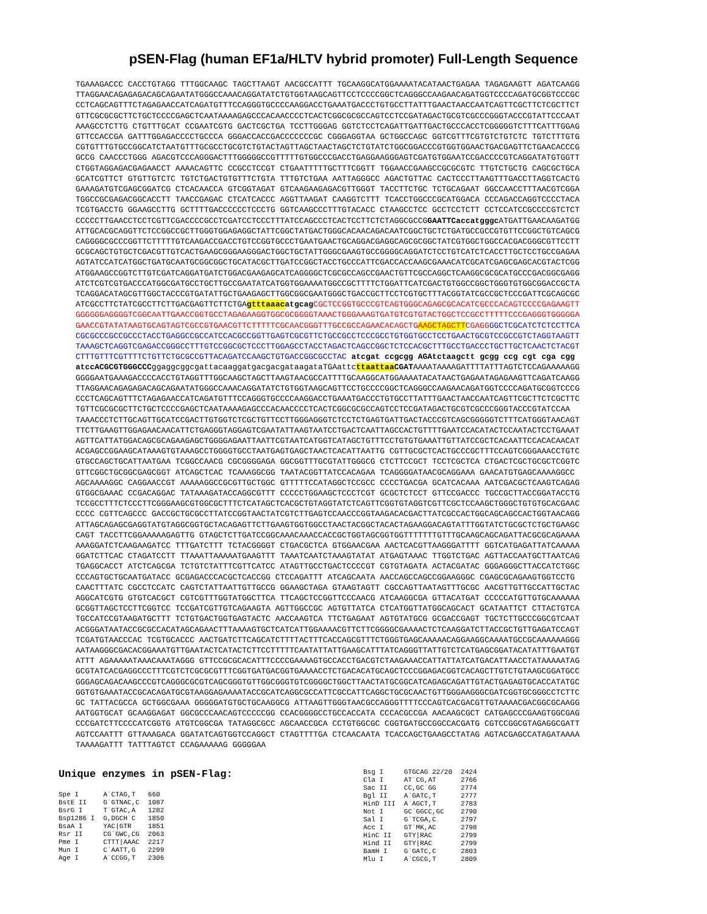pSEN-Flag (human EF1a/HLTV hybrid promoter) Full-Length Sequence
TGAAAGACCC CACCTGTAGG TTTGGCAAGC TAGCTTAAGT AACGCCATTT TGCAAGGCATGGAAAATACATAACTGAGAA TAGAGAAGTT AGATCAAGG TTAGGAACAGAGAGACAGCAGAATATGGGCCAAACAGGATATCTGTGGTAAGCAGTTCCTCCCCGGCTCAGGGCCAAGAACAGATGGTCCCCAGATGCGGTCCCGC CCTCAGCAGTTTCTAGAGAACCATCAGATGTTTCCAGGGTGCCCCAAGGACCTGAAATGACCCTGTGCCTTATTTGAACTAACCAATCAGTTCGCTTCTCGCTTCT GTTCGCGCGCTTCTGCTCCCCGAGCTCAATAAAAGAGCCCACAACCCCTCACTCGGCGCGCCAGTCCTCCGATAGACTGCGTCGCCCGGGTACCCGTATTCCCAAT AAAGCCTCTTG CTGTTTGCAT CCGAATCGTG GACTCGCTGA TCCTTGGGAG GGTCTCCTCAGATTGATTGACTGCCCACCTCGGGGGTCTTTCATTTGGAG GTTCCACCGA GATTTGGAGACCCCTGCCCA GGGACCACCGACCCCCCCGC CGGGAGGTAA GCTGGCCAGC GGTCGTTTCGTGTCTGTCTC TGTCTTTGTG CGTGTTTGTGCCGGCATCTAATGTTTGCGCCTGCGTCTGTACTAGTTAGCTAACTAGCTCTGTATCTGGCGGACCCGTGGTGGAACTGACGAGTTCTGAACACCCG GCCG CAACCCTGGG AGACGTCCCAGGGACTTTGGGGGCCGTTTTTGTGGCCCGACCTGAGGAAGGGAGTCGATGTGGAATCCGACCCCGTCAGGATATGTGGTT CTGGTAGGAGACGAGAACCT AAAACAGTTC CCGCCTCCGT CTGAATTTTTGCTTTCGGTT TGGAACCGAAGCCGCGCGTC TTGTCTGCTG CAGCGCTGCA GCATCGTTCT GTGTTGTCTC TGTCTGACTGTGTTTCTGTA TTTGTCTGAA AATTAGGGCC AGACTGTTAC CACTCCCTTAAGTTTGACCTTAGGTCACTG GAAAGATGTCGAGCGGATCG CTCACAACCA GTCGGTAGAT GTCAAGAAGAGACGTTGGGT TACCTTCTGC TCTGCAGAAT GGCCAACCTTTAACGTCGGA TGGCCGCGAGACGGCACCTT TAACCGAGAC CTCATCACCC AGGTTAAGAT CAAGGTCTTT TCACCTGGCCCGCATGGACA CCCAGACCAGGTCCCCTACA TCGTGACCTG GGAAGCCTTG GCTTTTGACCCCCCTCCCTG GGTCAAGCCCTTTGTACACC CTAAGCCTCC GCCTCCTCTT CCTCCATCCGCCCCGTCTCT CCCCCTTGAACCTCCTCGTTCGACCCCGCCTCGATCCTCCCTTTATCCAGCCCTCACTCCTTCTCTAGGCGCCGGAATTCaccatgggc ATGATTGAACAAGATGG ATTGCACGCAGGTTCTCCGGCCGCTTGGGTGGAGAGGCTATTCGGCTATGACTGGGCACAACAGACAATCGGCTGCTCTGATGCCGCCGTGTTCCGGCTGTCAGCG CAGGGGCGCCCGGTTCTTTTTGTCAAGACCGACCTGTCCGGTGCCCTGAATGAACTGCAGGACGAGGCAGCGCGGCTATCGTGGCTGGCCACGACGGGCGTTCCTT GCGCAGCTGTGCTCGACGTTGTCACTGAAGCGGGAAGGGACTGGCTGCTATTGGGCGAAGTGCCGGGGCAGGATCTCCTGTCATCTCACCTTGCTCCTGCCGAGAA AGTATCCATCATGGCTGATGCAATGCGGCGGCTGCATACGCTTGATCCGGCTACCTGCCCATTCGACCACCAAGCGAAACATCGCATCGAGCGAGCACGTACTCGG ATGGAAGCCGGTCTTGTCGATCAGGATGATCTGGACGAAGAGCATCAGGGGCTCGCGCCAGCCGAACTGTTCGCCAGGCTCAAGGCGCGCATGCCCGACGGCGAGG ATCTCGTCGTGACCCATGGCGATGCCTGCTTGCCGAATATCATGGTGGAAAATGGCCGCTTTTCTGGATTCATCGACTGTGGCCGGCTGGGTGTGGCGGACCGCTA TCAGGACATAGCGTTGGCTACCCGTGATATTGCTGAAGAGCTTGGCGGCGAATGGGCTGACCGCTTCCTCGTGCTTTACGGTATCGCCGCTCCCGATTCGCAGCGC ATCGCCTTCTATCGCCTTCTTGACGAGTTCTTCTGAgtttaaac atgcag CGCTCCGGTGCCCGTCAGTGGGCAGAGCGCACATCGCCCACAGTCCCCGAGAAGTT GGGGGGAGGGGTCGGCAATTGAACCGGTGCCTAGAGAAGGTGGCGCGGGGTAAACTGGGAAAGTGATGTCGTGTACTGGCTCCGCCTTTTTCCCGAGGGTGGGGGA GAACCGTATATAAGTGCAGTAGTCGCCGTGAACGTTCTTTTTCGCAACGGGTTTGCCGCCAGAACACAGCTGAAGCTAGCTTCGAGG GGCTCGCATCTCTCCTTCA CGCGCCCGCCGCCCTACCTGAGGCCGCCATCCACGCCGGTTGAGTCGCGTTCTGCCGCCTCCCGCCTGTGGTGCCTCCTGAACTGCGTCCGCCGTCTAGGTAAGTT TAAAGCTCAGGTCGAGACCGGGCCTTTGTCCGGCGCTCCCTTGGAGCCTACCTAGACTCAGCCGGCTCTCCACGCTTTGCCTGACCCTGCTTGCTCAACTCTACGT CTTTGTTTCGTTTTCTGTTCTGCGCCGTTACAGATCCAAGCTGTGACCGGCGCCTAC atcgat ccgcgg AGAtctaagctt gcgg ccg cgt cga cgg atccACGCGTGGGCCCggaggcggcgattacaaggatgacgacgataagataTGAattcttaattaa CGATAAAATAAAAGATTTTATTTAGTCTCCAGAAAAAGG GGGGAATGAAAGACCCCACCTGTAGGTTTGGCAAGCTAGCTTAAGTAACGCCATTTTGCAAGGCATGGAAAATACATAACTGAGAATAGAGAAGTTCAGATCAAGG TTAGGAACAGAGAGACAGCAGAATATGGGCCAAACAGGATATCTGTGGTAAGCAGTTCCTGCCCCGGCTCAGGGCCAAGAACAGATGGTCCCCAGATGCGGTCCCG CCCTCAGCAGTTTCTAGAGAACCATCAGATGTTTCCAGGGTGCCCCAAGGACCTGAAATGACCCTGTGCCTTATTTGAACTAACCAATCAGTTCGCTTCTCGCTTC TGTTCGCGCGCTTCTGCTCCCCGAGCTCAATAAAAGAGCCCACAACCCCTCACTCGGCGCGCCAGTCCTCCGATAGACTGCGTCGCCCGGGTACCCGTATCCAA TAAACCCTCTTGCAGTTGCATCCGACTTGTGGTCTCGCTGTTCCTTGGGAGGGTCTCCTCTGAGTGATTGACTACCCGTCAGCGGGGGTCTTTCATGGGTAACAGT TTCTTGAAGTTGGAGAACAACATTCTGAGGGTAGGAGTCGAATATTAAGTAATCCTGACTCAATTAGCCACTGTTTTGAATCCACATACTCCAATACTCCTGAAAT AGTTCATTATGGACAGCGCAGAAGAGCTGGGGAGAATTAATTCGTAATCATGGTCATAGCTGTTTCCTGTGTGAAATTGTTATCCGCTCACAATTCCACACAACAT ACGAGCCGGAAGCATAAAGTGTAAAGCCTGGGGTGCCTAATGAGTGAGCTAACTCACATTAATTG CGTTGCGCTCACTGCCCGCTTTCCAGTCGGGAAACCTGTC GTGCCAGCTGCATTAATGAA TCGGCCAACG CGCGGGGAGA GGCGGTTTGCGTATTGGGCG CTCTTCCGCT TCCTCGCTCA CTGACTCGCTGCGCTCGGTC GTTCGGCTGCGGCGAGCGGT ATCAGCTCAC TCAAAGGCGG TAATACGGTTATCCACAGAA TCAGGGGATAACGCAGGAAA GAACATGTGAGCAAAAGGCC AGCAAAAGGC CAGGAACCGT AAAAAGGCCGCGTTGCTGGC GTTTTTCCATAGGCTCCGCC CCCCTGACGA GCATCACAAA AATCGACGCTCAAGTCAGAG GTGGCGAAAC CCGACAGGAC TATAAAGATACCAGGCGTTT CCCCCTGGAAGCTCCCTCGT GCGCTCTCCT GTTCCGACCC TGCCGCTTACCGGATACCTG TCCGCCTTTCTCCCTTCGGGAAGCGTGGCGCTTTCTCATAGCTCACGCTGTAGGTATCTCAGTTCGGTGTAGGTCGTTCGCTCCAAGCTGGGCTGTGTGCACGAAC CCCC CGTTCAGCCC GACCGCTGCGCCTTATCCGGTAACTATCGTCTTGAGTCCAACCCGGTAAGACACGACTTATCGCCACTGGCAGCAGCCACTGGTAACAGG ATTAGCAGAGCGAGGTATGTAGGCGGTGCTACAGAGTTCTTGAAGTGGTGGCCTAACTACGGCTACACTAGAAGGACAGTATTTGGTATCTGCGCTCTGCTGAAGC CAGT TACCTTCGGAAAAAGAGTTG GTAGCTCTTGATCCGGCAAACAAACCACCGCTGGTAGCGGTGGTTTTTTTGTTTGCAAGCAGCAGATTACGCGCAGAAAA AAAGGATCTCAAGAAGATCC TTTGATCTTT TCTACGGGGT CTGACGCTCA GTGGAACGAA AACTCACGTTAAGGGATTTT GGTCATGAGATTATCAAAAA GGATCTTCAC CTAGATCCTT TTAAATTAAAAATGAAGTTT TAAATCAATCTAAAGTATAT ATGAGTAAAC TTGGTCTGAC AGTTACCAATGCTTAATCAG TGAGGCACCT ATCTCAGCGA TCTGTCTATTTCGTTCATCC ATAGTTGCCTGACTCCCCGT CGTGTAGATA ACTACGATAC GGGAGGGCTTACCATCTGGC CCCAGTGCTGCAATGATACC GCGAGACCCACGCTCACCGG CTCCAGATTT ATCAGCAATA AACCAGCCAGCCGGAAGGGC CGAGCGCAGAAGTGGTCCTG CAACTTTATC CGCCTCCATC CAGTCTATTAATTGTTGCCG GGAAGCTAGA GTAAGTAGTT CGCCAGTTAATAGTTTGCGC AACGTTGTTGCCATTGCTAC AGGCATCGTG GTGTCACGCT CGTCGTTTGGTATGGCTTCA TTCAGCTCCGGTTCCCAACG ATCAAGGCGA GTTACATGAT CCCCCATGTTGTGCAAAAAA GCGGTTAGCTCCTTCGGTCC TCCGATCGTTGTCAGAAGTA AGTTGGCCGC AGTGTTATCA CTCATGGTTATGGCAGCACT GCATAATTCT CTTACTGTCA TGCCATCCGTAAGATGCTTT TCTGTGACTGGTGAGTACTC AACCAAGTCA TTCTGAGAAT AGTGTATGCG GCGACCGAGT TGCTCTTGCCCGGCGTCAAT ACGGGATAATACCGCGCCACATAGCAGAACTTTAAAAGTGCTCATCATTGGAAAACGTTCTTCGGGGCGAAAACTCTCAAGGATCTTACCGCTGTTGAGATCCAGT TCGATGTAACCCAC TCGTGCACCC AACTGATCTTCAGCATCTTTTACTTTCACCAGCGTTTCTGGGTGAGCAAAAACAGGAAGGCAAAATGCCGCAAAAAAGGG AATAAGGGCGACACGGAAATGTTGAATACTCATACTCTTCCTTTTTCAATATTATTGAAGCATTTATCAGGGTTATTGTCTCATGAGCGGATACATATTTGAATGT ATTT AGAAAAATAAACAAATAGGG GTTCCGCGCACATTTCCCCGAAAAGTGCCACCTGACGTCTAAGAAACCATTATTATCATGACATTAACCTATAAAAATAG GCGTATCACGAGGCCCTTTCGTCTCGCGCGTTTCGGTGATGACGGTGAAAACCTCTGACACATGCAGCTCCCGGAGACGGTCACAGCTTGTCTGTAAGCGGATGCC GGGAGCAGACAAGCCCGTCAGGGCGCGTCAGCGGGTGTTGGCGGGTGTCGGGGCTGGCTTAACTATGCGGCATCAGAGCAGATTGTACTGAGAGTGCACCATATGC GGTGTGAAATACCGCACAGATGCGTAAGGAGAAAATACCGCATCAGGCGCCATTCGCCATTCAGGCTGCGCAACTGTTGGGAAGGGCGATCGGTGCGGGCCTCTTC GC TATTACGCCA GCTGGCGAAA GGGGGATGTGCTGCAAGGCG ATTAAGTTGGGTAACGCCAGGGTTTTCCCAGTCACGACGTTGTAAAACGACGGCGCAAGG AATGGTGCAT GCAAGGAGAT GGCGCCCAACAGTCCCCCGG CCACGGGGCCTGCCACCATA CCCACGCCGA AACAAGCGCT CATGAGCCCGAAGTGGCGAG CCCGATCTTCCCCATCGGTG ATGTCGGCGA TATAGGCGCC AGCAACCGCA CCTGTGGCGC CGGTGATGCCGGCCACGATG CGTCCGGCGTAGAGGCGATT AGTCCAATTT GTTAAAGACA GGATATCAGTGGTCCAGGCT CTAGTTTTGA CTCAACAATA TCACCAGCTGAAGCCTATAG AGTACGAGCCATAGATAAAA TAAAAGATTT TATTTAGTCT CCAGAAAAAG GGGGGAA
Unique enzymes in pSEN-Flag:
| Spe I | A`CTAG,T | 660 |
| BstE II | G`GTNAC,C | 1087 |
| BsrG I | T`GTAC,A | 1282 |
| Bsp1286 I | G,DGCH`C | 1850 |
| BsaA I | YAC/GTR | 1851 |
| Rsr II | CG`GWC,CG | 2063 |
| Pme I | CTTT/AAAC | 2217 |
| Mun I | C`AATT,G | 2299 |
| Age I | A`CCGG,T | 2306 |
| Bsg I | GTGCAG 22/20 | 2424 |
| Cla I | AT`CG,AT | 2766 |
| Sac II | CC,GC`GG | 2774 |
| Bgl II | A`GATC,T | 2777 |
| HinD III | A`AGCT,T | 2783 |
| Not I | GC`GGCC,GC | 2790 |
| Sal I | G`TCGA,C | 2797 |
| Acc I | GT`MK,AC | 2798 |
| HinC II | GTY/RAC | 2799 |
| Hind II | GTY/RAC | 2799 |
| BamH I | G`GATC,C | 2803 |
| Mlu I | A`CGCG,T | 2809 |